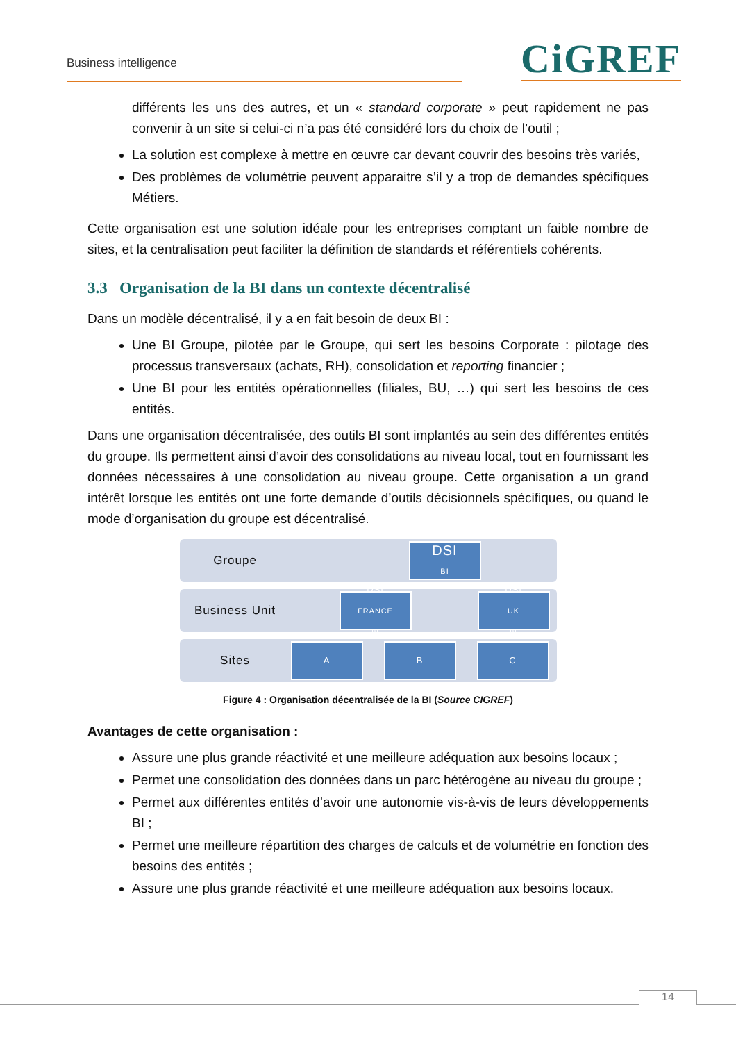Business intelligence CiGREF
différents les uns des autres, et un « standard corporate » peut rapidement ne pas convenir à un site si celui-ci n’a pas été considéré lors du choix de l’outil ;
La solution est complexe à mettre en œuvre car devant couvrir des besoins très variés,
Des problèmes de volumétrie peuvent apparaitre s’il y a trop de demandes spécifiques Métiers.
Cette organisation est une solution idéale pour les entreprises comptant un faible nombre de sites, et la centralisation peut faciliter la définition de standards et référentiels cohérents.
3.3 Organisation de la BI dans un contexte décentralisé
Dans un modèle décentralisé, il y a en fait besoin de deux BI :
Une BI Groupe, pilotée par le Groupe, qui sert les besoins Corporate : pilotage des processus transversaux (achats, RH), consolidation et reporting financier ;
Une BI pour les entités opérationnelles (filiales, BU, …) qui sert les besoins de ces entités.
Dans une organisation décentralisée, des outils BI sont implantés au sein des différentes entités du groupe. Ils permettent ainsi d’avoir des consolidations au niveau local, tout en fournissant les données nécessaires à une consolidation au niveau groupe. Cette organisation a un grand intérêt lorsque les entités ont une forte demande d’outils décisionnels spécifiques, ou quand le mode d’organisation du groupe est décentralisé.
Groupe
DSI
BI
Business Unit
DSI<sub>FRANCE</sub>
BI
DSI<sub>UK</sub>
BI
Sites
A B C
Figure 4 : Organisation décentralisée de la BI (Source CIGREF)
Avantages de cette organisation :
Assure une plus grande réactivité et une meilleure adéquation aux besoins locaux ;
Permet une consolidation des données dans un parc hétérogène au niveau du groupe ;
Permet aux différentes entités d’avoir une autonomie vis-à-vis de leurs développements BI ;
Permet une meilleure répartition des charges de calculs et de volumétrie en fonction des besoins des entités ;
Assure une plus grande réactivité et une meilleure adéquation aux besoins locaux.
14